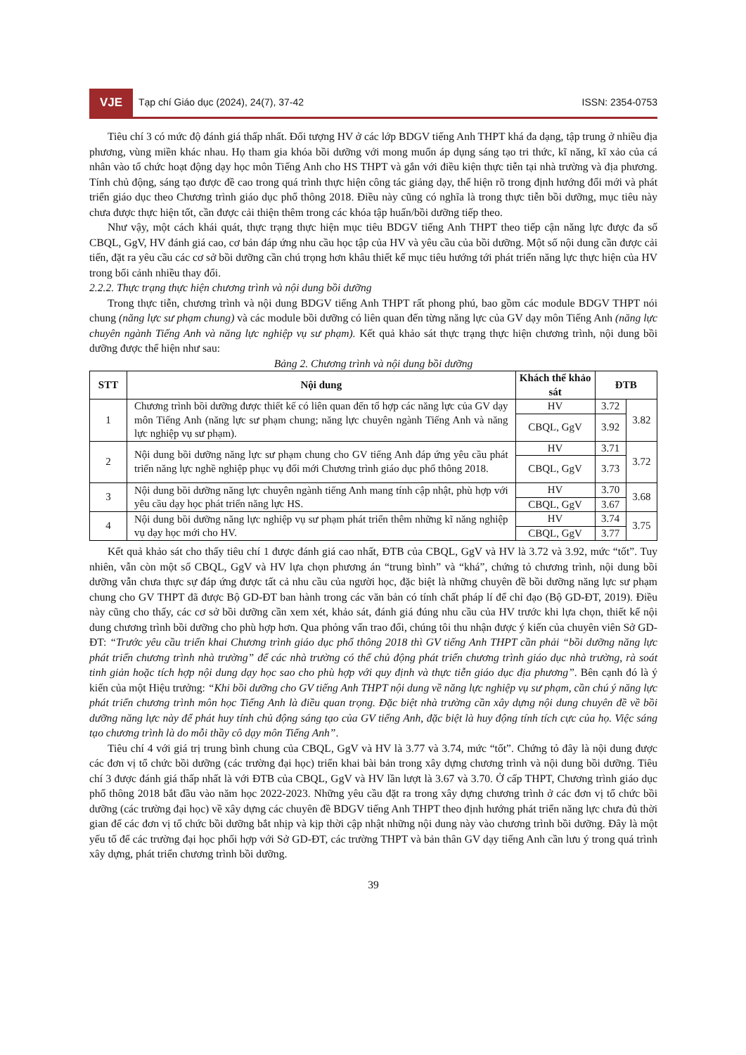VJE
Tạp chí Giáo dục (2024), 24(7), 37-42
ISSN: 2354-0753
Tiêu chí 3 có mức độ đánh giá thấp nhất. Đối tượng HV ở các lớp BDGV tiếng Anh THPT khá đa dạng, tập trung ở nhiều địa phương, vùng miền khác nhau. Họ tham gia khóa bồi dưỡng với mong muốn áp dụng sáng tạo tri thức, kĩ năng, kĩ xảo của cá nhân vào tổ chức hoạt động dạy học môn Tiếng Anh cho HS THPT và gắn với điều kiện thực tiễn tại nhà trường và địa phương. Tính chủ động, sáng tạo được đề cao trong quá trình thực hiện công tác giảng dạy, thể hiện rõ trong định hướng đổi mới và phát triển giáo dục theo Chương trình giáo dục phổ thông 2018. Điều này cũng có nghĩa là trong thực tiễn bồi dưỡng, mục tiêu này chưa được thực hiện tốt, cần được cải thiện thêm trong các khóa tập huấn/bồi dưỡng tiếp theo.
Như vậy, một cách khái quát, thực trạng thực hiện mục tiêu BDGV tiếng Anh THPT theo tiếp cận năng lực được đa số CBQL, GgV, HV đánh giá cao, cơ bản đáp ứng nhu cầu học tập của HV và yêu cầu của bồi dưỡng. Một số nội dung cần được cải tiến, đặt ra yêu cầu các cơ sở bồi dưỡng cần chú trọng hơn khâu thiết kế mục tiêu hướng tới phát triển năng lực thực hiện của HV trong bối cảnh nhiều thay đổi.
2.2.2. Thực trạng thực hiện chương trình và nội dung bồi dưỡng
Trong thực tiễn, chương trình và nội dung BDGV tiếng Anh THPT rất phong phú, bao gồm các module BDGV THPT nói chung (năng lực sư phạm chung) và các module bồi dưỡng có liên quan đến từng năng lực của GV dạy môn Tiếng Anh (năng lực chuyên ngành Tiếng Anh và năng lực nghiệp vụ sư phạm). Kết quả khảo sát thực trạng thực hiện chương trình, nội dung bồi dưỡng được thể hiện như sau:
Bảng 2. Chương trình và nội dung bồi dưỡng
| STT | Nội dung | Khách thể khảo sát | ĐTB | |
| --- | --- | --- | --- | --- |
| 1 | Chương trình bồi dưỡng được thiết kế có liên quan đến tổ hợp các năng lực của GV dạy môn Tiếng Anh (năng lực sư phạm chung; năng lực chuyên ngành Tiếng Anh và năng lực nghiệp vụ sư phạm). | HV | 3.72 | 3.82 |
| | | CBQL, GgV | 3.92 | |
| 2 | Nội dung bồi dưỡng năng lực sư phạm chung cho GV tiếng Anh đáp ứng yêu cầu phát triển năng lực nghề nghiệp phục vụ đổi mới Chương trình giáo dục phổ thông 2018. | HV | 3.71 | 3.72 |
| | | CBQL, GgV | 3.73 | |
| 3 | Nội dung bồi dưỡng năng lực chuyên ngành tiếng Anh mang tính cập nhật, phù hợp với yêu cầu dạy học phát triển năng lực HS. | HV | 3.70 | 3.68 |
| | | CBQL, GgV | 3.67 | |
| 4 | Nội dung bồi dưỡng năng lực nghiệp vụ sư phạm phát triển thêm những kĩ năng nghiệp vụ dạy học mới cho HV. | HV | 3.74 | 3.75 |
| | | CBQL, GgV | 3.77 | |
Kết quả khảo sát cho thấy tiêu chí 1 được đánh giá cao nhất, ĐTB của CBQL, GgV và HV là 3.72 và 3.92, mức “tốt”. Tuy nhiên, vẫn còn một số CBQL, GgV và HV lựa chọn phương án “trung bình” và “khá”, chứng tỏ chương trình, nội dung bồi dưỡng vẫn chưa thực sự đáp ứng được tất cả nhu cầu của người học, đặc biệt là những chuyên đề bồi dưỡng năng lực sư phạm chung cho GV THPT đã được Bộ GD-ĐT ban hành trong các văn bản có tính chất pháp lí để chỉ đạo (Bộ GD-ĐT, 2019). Điều này cũng cho thấy, các cơ sở bồi dưỡng cần xem xét, khảo sát, đánh giá đúng nhu cầu của HV trước khi lựa chọn, thiết kế nội dung chương trình bồi dưỡng cho phù hợp hơn. Qua phỏng vấn trao đổi, chúng tôi thu nhận được ý kiến của chuyên viên Sở GD-ĐT: “Trước yêu cầu triển khai Chương trình giáo dục phổ thông 2018 thì GV tiếng Anh THPT cần phải “bồi dưỡng năng lực phát triển chương trình nhà trường” để các nhà trường có thể chủ động phát triển chương trình giáo dục nhà trường, rà soát tinh giản hoặc tích hợp nội dung dạy học sao cho phù hợp với quy định và thực tiễn giáo dục địa phương”. Bên cạnh đó là ý kiến của một Hiệu trưởng: “Khi bồi dưỡng cho GV tiếng Anh THPT nội dung về năng lực nghiệp vụ sư phạm, cần chú ý năng lực phát triển chương trình môn học Tiếng Anh là điều quan trọng. Đặc biệt nhà trường cần xây dựng nội dung chuyên đề về bồi dưỡng năng lực này để phát huy tính chủ động sáng tạo của GV tiếng Anh, đặc biệt là huy động tính tích cực của họ. Việc sáng tạo chương trình là do mỗi thầy cô dạy môn Tiếng Anh”.
Tiêu chí 4 với giá trị trung bình chung của CBQL, GgV và HV là 3.77 và 3.74, mức “tốt”. Chứng tỏ đây là nội dung được các đơn vị tổ chức bồi dưỡng (các trường đại học) triển khai bài bản trong xây dựng chương trình và nội dung bồi dưỡng. Tiêu chí 3 được đánh giá thấp nhất là với ĐTB của CBQL, GgV và HV lần lượt là 3.67 và 3.70. Ở cấp THPT, Chương trình giáo dục phổ thông 2018 bắt đầu vào năm học 2022-2023. Những yêu cầu đặt ra trong xây dựng chương trình ở các đơn vị tổ chức bồi dưỡng (các trường đại học) về xây dựng các chuyên đề BDGV tiếng Anh THPT theo định hướng phát triển năng lực chưa đủ thời gian để các đơn vị tổ chức bồi dưỡng bắt nhịp và kịp thời cập nhật những nội dung này vào chương trình bồi dưỡng. Đây là một yếu tố để các trường đại học phối hợp với Sở GD-ĐT, các trường THPT và bản thân GV dạy tiếng Anh cần lưu ý trong quá trình xây dựng, phát triển chương trình bồi dưỡng.
39